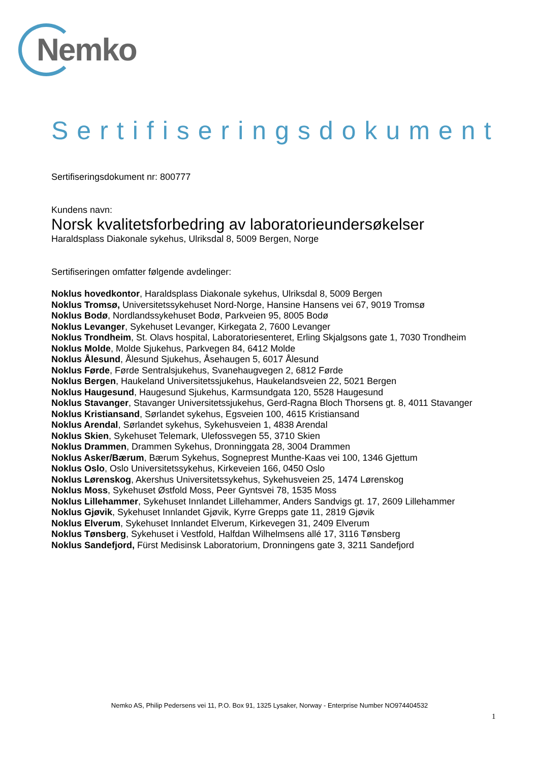Nemko
Sertifiseringsdokument
Sertifiseringsdokument nr: 800777
Kundens navn:
Norsk kvalitetsforbedring av laboratorieundersøkelser
Haraldsplass Diakonale sykehus, Ulriksdal 8, 5009 Bergen, Norge
Sertifiseringen omfatter følgende avdelinger:
Noklus hovedkontor, Haraldsplass Diakonale sykehus, Ulriksdal 8, 5009 Bergen
Noklus Tromsø, Universitetssykehuset Nord-Norge, Hansine Hansens vei 67, 9019 Tromsø
Noklus Bodø, Nordlandssykehuset Bodø, Parkveien 95, 8005 Bodø
Noklus Levanger, Sykehuset Levanger, Kirkegata 2, 7600 Levanger
Noklus Trondheim, St. Olavs hospital, Laboratoriesenteret, Erling Skjalgsons gate 1, 7030 Trondheim
Noklus Molde, Molde Sjukehus, Parkvegen 84, 6412 Molde
Noklus Ålesund, Ålesund Sjukehus, Åsehaugen 5, 6017 Ålesund
Noklus Førde, Førde Sentralsjukehus, Svanehaugvegen 2, 6812 Førde
Noklus Bergen, Haukeland Universitetssjukehus, Haukelandsveien 22, 5021 Bergen
Noklus Haugesund, Haugesund Sjukehus, Karmsundgata 120, 5528 Haugesund
Noklus Stavanger, Stavanger Universitetssjukehus, Gerd-Ragna Bloch Thorsens gt. 8, 4011 Stavanger
Noklus Kristiansand, Sørlandet sykehus, Egsveien 100, 4615 Kristiansand
Noklus Arendal, Sørlandet sykehus, Sykehusveien 1, 4838 Arendal
Noklus Skien, Sykehuset Telemark, Ulefossvegen 55, 3710 Skien
Noklus Drammen, Drammen Sykehus, Dronninggata 28, 3004 Drammen
Noklus Asker/Bærum, Bærum Sykehus, Sogneprest Munthe-Kaas vei 100, 1346 Gjettum
Noklus Oslo, Oslo Universitetssykehus, Kirkeveien 166, 0450 Oslo
Noklus Lørenskog, Akershus Universitetssykehus, Sykehusveien 25, 1474 Lørenskog
Noklus Moss, Sykehuset Østfold Moss, Peer Gyntsvei 78, 1535 Moss
Noklus Lillehammer, Sykehuset Innlandet Lillehammer, Anders Sandvigs gt. 17, 2609 Lillehammer
Noklus Gjøvik, Sykehuset Innlandet Gjøvik, Kyrre Grepps gate 11, 2819 Gjøvik
Noklus Elverum, Sykehuset Innlandet Elverum, Kirkevegen 31, 2409 Elverum
Noklus Tønsberg, Sykehuset i Vestfold, Halfdan Wilhelmsens allé 17, 3116 Tønsberg
Noklus Sandefjord, Fürst Medisinsk Laboratorium, Dronningens gate 3, 3211 Sandefjord
Nemko AS, Philip Pedersens vei 11, P.O. Box 91, 1325 Lysaker, Norway - Enterprise Number NO974404532
1